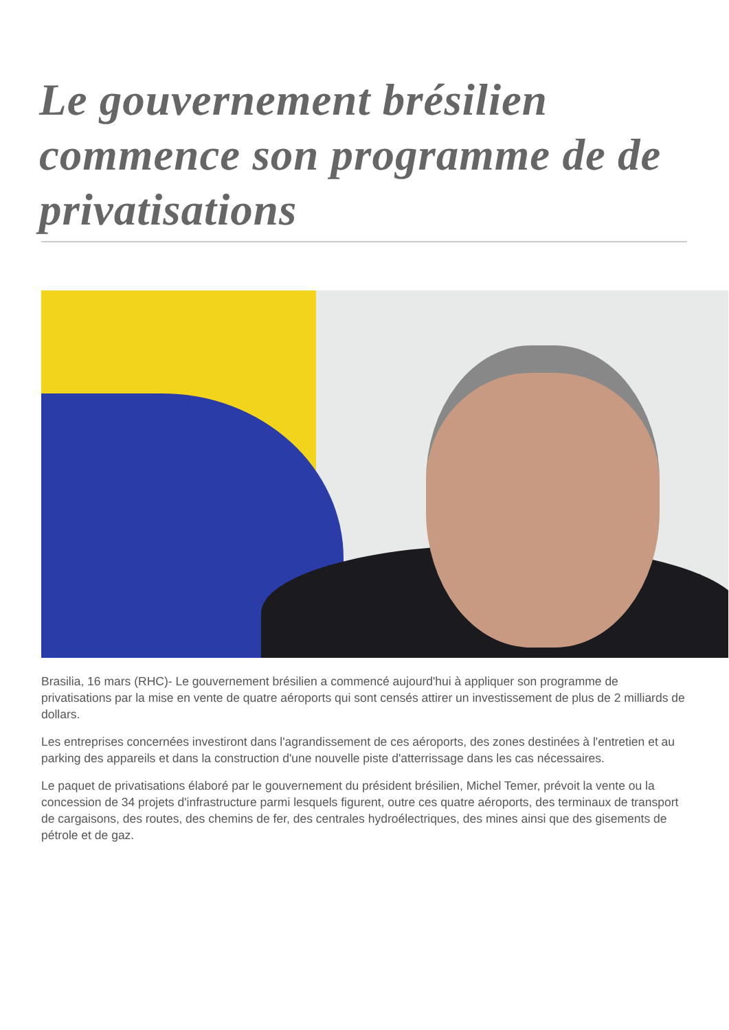Le gouvernement brésilien commence son programme de de privatisations
Brasilia, 16 mars (RHC)- Le gouvernement brésilien a commencé aujourd'hui à appliquer son programme de privatisations par la mise en vente de quatre aéroports qui sont censés attirer un investissement de plus de 2 milliards de dollars.
Les entreprises concernées investiront dans l'agrandissement de ces aéroports, des zones destinées à l'entretien et au parking des appareils et dans la construction d'une nouvelle piste d'atterrissage dans les cas nécessaires.
Le paquet de privatisations élaboré par le gouvernement du président brésilien, Michel Temer, prévoit la vente ou la concession de 34 projets d'infrastructure parmi lesquels figurent, outre ces quatre aéroports, des terminaux de transport de cargaisons, des routes, des chemins de fer, des centrales hydroélectriques, des mines ainsi que des gisements de pétrole et de gaz.